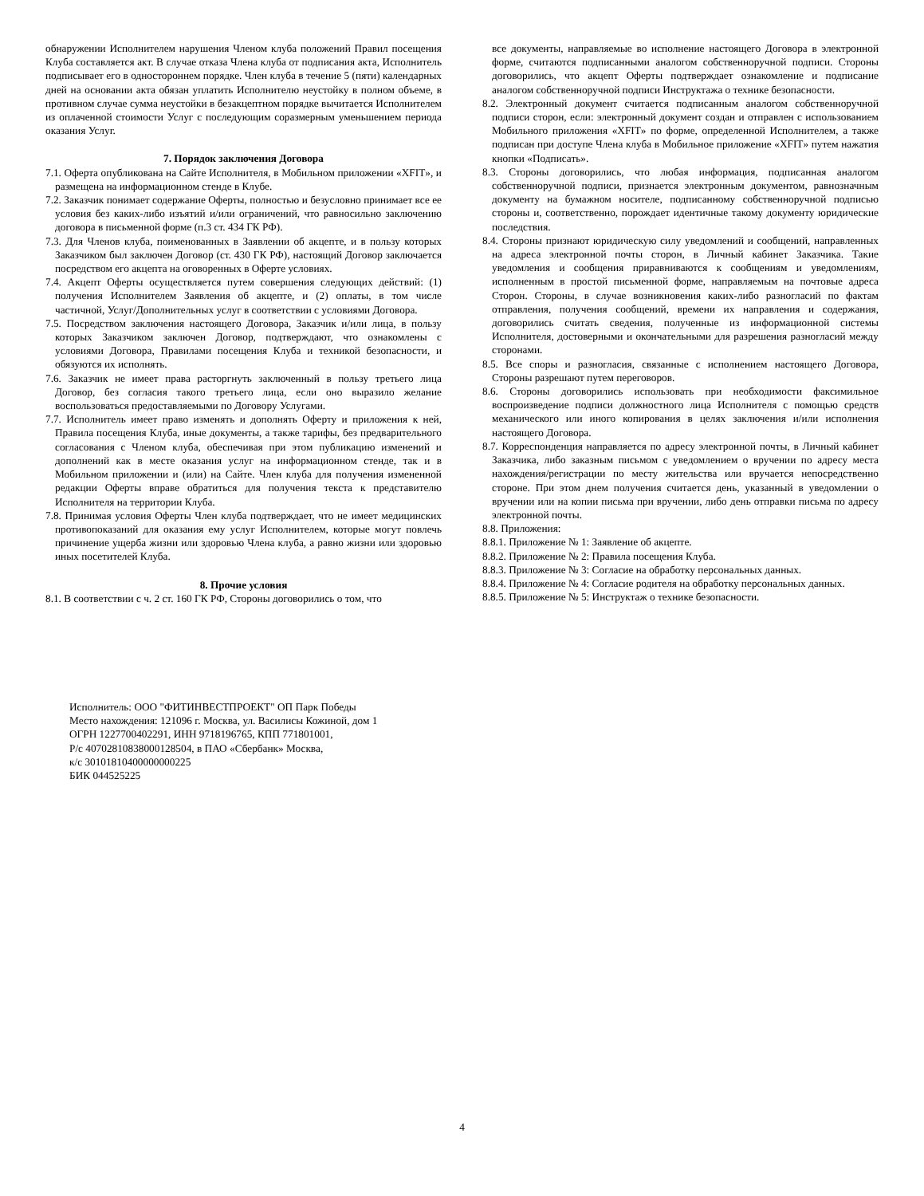обнаружении Исполнителем нарушения Членом клуба положений Правил посещения Клуба составляется акт. В случае отказа Члена клуба от подписания акта, Исполнитель подписывает его в одностороннем порядке. Член клуба в течение 5 (пяти) календарных дней на основании акта обязан уплатить Исполнителю неустойку в полном объеме, в противном случае сумма неустойки в безакцептном порядке вычитается Исполнителем из оплаченной стоимости Услуг с последующим соразмерным уменьшением периода оказания Услуг.
7. Порядок заключения Договора
7.1. Оферта опубликована на Сайте Исполнителя, в Мобильном приложении «XFIT», и размещена на информационном стенде в Клубе.
7.2. Заказчик понимает содержание Оферты, полностью и безусловно принимает все ее условия без каких-либо изъятий и/или ограничений, что равносильно заключению договора в письменной форме (п.3 ст. 434 ГК РФ).
7.3. Для Членов клуба, поименованных в Заявлении об акцепте, и в пользу которых Заказчиком был заключен Договор (ст. 430 ГК РФ), настоящий Договор заключается посредством его акцепта на оговоренных в Оферте условиях.
7.4. Акцепт Оферты осуществляется путем совершения следующих действий: (1) получения Исполнителем Заявления об акцепте, и (2) оплаты, в том числе частичной, Услуг/Дополнительных услуг в соответствии с условиями Договора.
7.5. Посредством заключения настоящего Договора, Заказчик и/или лица, в пользу которых Заказчиком заключен Договор, подтверждают, что ознакомлены с условиями Договора, Правилами посещения Клуба и техникой безопасности, и обязуются их исполнять.
7.6. Заказчик не имеет права расторгнуть заключенный в пользу третьего лица Договор, без согласия такого третьего лица, если оно выразило желание воспользоваться предоставляемыми по Договору Услугами.
7.7. Исполнитель имеет право изменять и дополнять Оферту и приложения к ней, Правила посещения Клуба, иные документы, а также тарифы, без предварительного согласования с Членом клуба, обеспечивая при этом публикацию изменений и дополнений как в месте оказания услуг на информационном стенде, так и в Мобильном приложении и (или) на Сайте. Член клуба для получения измененной редакции Оферты вправе обратиться для получения текста к представителю Исполнителя на территории Клуба.
7.8. Принимая условия Оферты Член клуба подтверждает, что не имеет медицинских противопоказаний для оказания ему услуг Исполнителем, которые могут повлечь причинение ущерба жизни или здоровью Члена клуба, а равно жизни или здоровью иных посетителей Клуба.
8. Прочие условия
8.1. В соответствии с ч. 2 ст. 160 ГК РФ, Стороны договорились о том, что
все документы, направляемые во исполнение настоящего Договора в электронной форме, считаются подписанными аналогом собственноручной подписи. Стороны договорились, что акцепт Оферты подтверждает ознакомление и подписание аналогом собственноручной подписи Инструктажа о технике безопасности.
8.2. Электронный документ считается подписанным аналогом собственноручной подписи сторон, если: электронный документ создан и отправлен с использованием Мобильного приложения «XFIT» по форме, определенной Исполнителем, а также подписан при доступе Члена клуба в Мобильное приложение «XFIT» путем нажатия кнопки «Подписать».
8.3. Стороны договорились, что любая информация, подписанная аналогом собственноручной подписи, признается электронным документом, равнозначным документу на бумажном носителе, подписанному собственноручной подписью стороны и, соответственно, порождает идентичные такому документу юридические последствия.
8.4. Стороны признают юридическую силу уведомлений и сообщений, направленных на адреса электронной почты сторон, в Личный кабинет Заказчика. Такие уведомления и сообщения приравниваются к сообщениям и уведомлениям, исполненным в простой письменной форме, направляемым на почтовые адреса Сторон. Стороны, в случае возникновения каких-либо разногласий по фактам отправления, получения сообщений, времени их направления и содержания, договорились считать сведения, полученные из информационной системы Исполнителя, достоверными и окончательными для разрешения разногласий между сторонами.
8.5. Все споры и разногласия, связанные с исполнением настоящего Договора, Стороны разрешают путем переговоров.
8.6. Стороны договорились использовать при необходимости факсимильное воспроизведение подписи должностного лица Исполнителя с помощью средств механического или иного копирования в целях заключения и/или исполнения настоящего Договора.
8.7. Корреспонденция направляется по адресу электронной почты, в Личный кабинет Заказчика, либо заказным письмом с уведомлением о вручении по адресу места нахождения/регистрации по месту жительства или вручается непосредственно стороне. При этом днем получения считается день, указанный в уведомлении о вручении или на копии письма при вручении, либо день отправки письма по адресу электронной почты.
8.8. Приложения:
8.8.1. Приложение № 1: Заявление об акцепте.
8.8.2. Приложение № 2: Правила посещения Клуба.
8.8.3. Приложение № 3: Согласие на обработку персональных данных.
8.8.4. Приложение № 4: Согласие родителя на обработку персональных данных.
8.8.5. Приложение № 5: Инструктаж о технике безопасности.
Исполнитель: ООО "ФИТИНВЕСТПРОЕКТ" ОП Парк Победы
Место нахождения: 121096 г. Москва, ул. Василисы Кожиной, дом 1
ОГРН 1227700402291, ИНН 9718196765, КПП 771801001,
Р/с 40702810838000128504, в ПАО «Сбербанк» Москва,
к/с 30101810400000000225
БИК 044525225
4